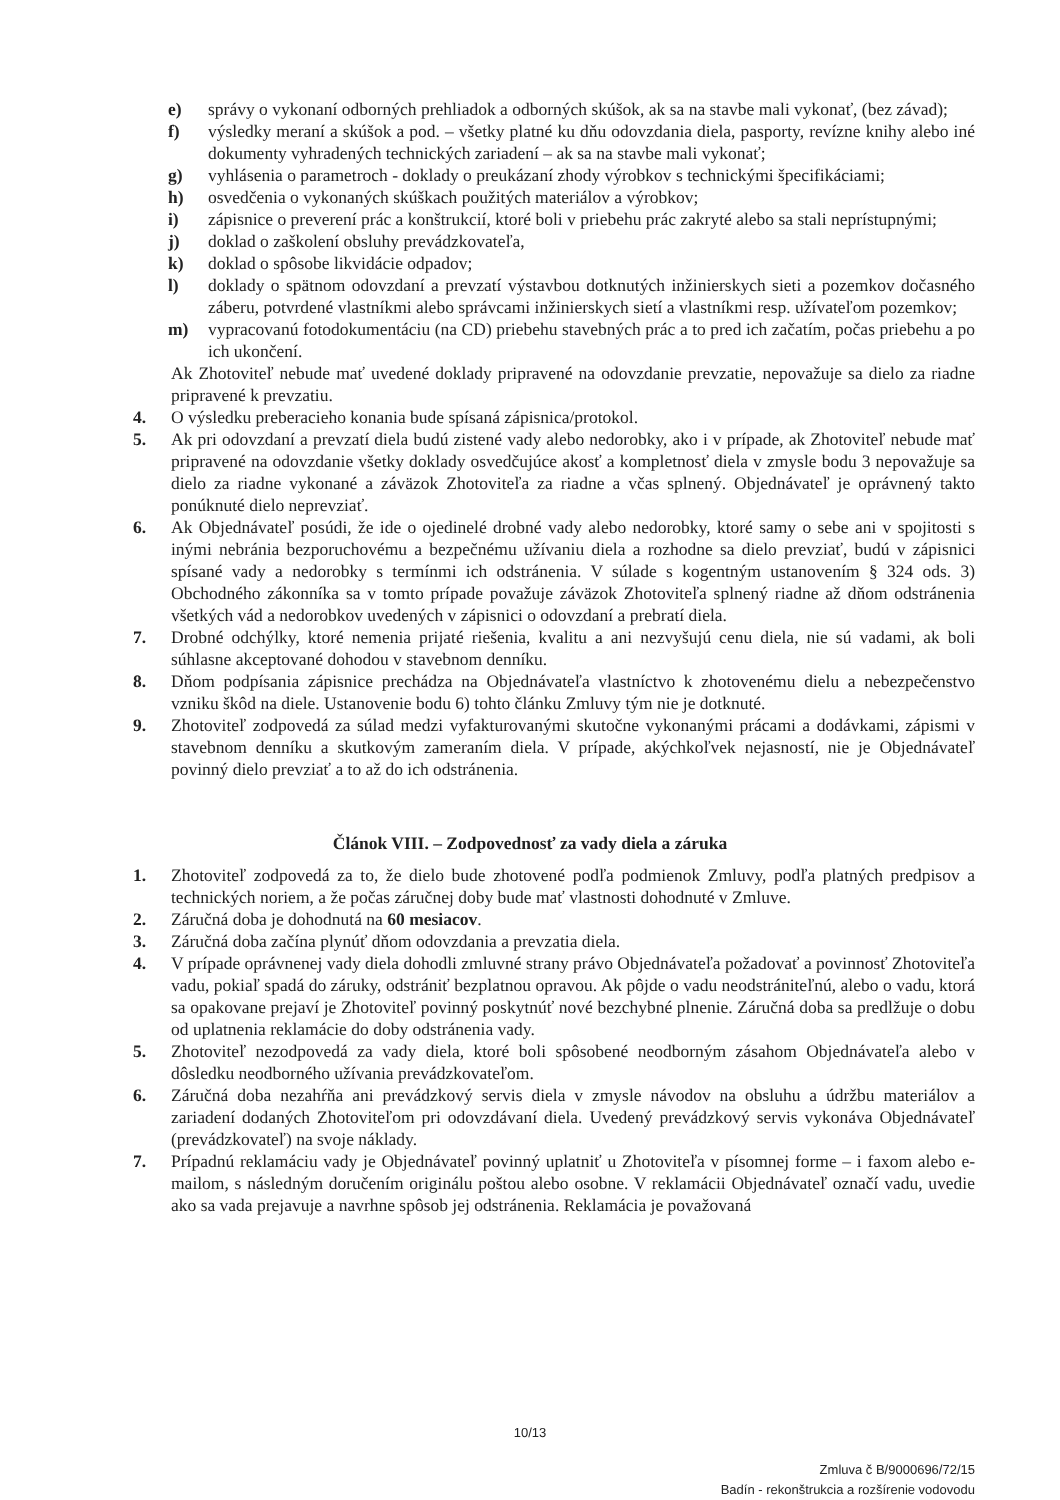e) správy o vykonaní odborných prehliadok a odborných skúšok, ak sa na stavbe mali vykonať, (bez závad);
f) výsledky meraní a skúšok a pod. – všetky platné ku dňu odovzdania diela, pasporty, revízne knihy alebo iné dokumenty vyhradených technických zariadení – ak sa na stavbe mali vykonať;
g) vyhlásenia o parametroch - doklady o preukázaní zhody výrobkov s technickými špecifikáciami;
h) osvedčenia o vykonaných skúškach použitých materiálov a výrobkov;
i) zápisnice o preverení prác a konštrukcií, ktoré boli v priebehu prác zakryté alebo sa stali neprístupnými;
j) doklad o zaškolení obsluhy prevádzkovateľa,
k) doklad o spôsobe likvidácie odpadov;
l) doklady o spätnom odovzdaní a prevzatí výstavbou dotknutých inžinierskych sieti a pozemkov dočasného záberu, potvrdené vlastníkmi alebo správcami inžinierskych sietí a vlastníkmi resp. užívateľom pozemkov;
m) vypracovanú fotodokumentáciu (na CD) priebehu stavebných prác a to pred ich začatím, počas priebehu a po ich ukončení.
Ak Zhotoviteľ nebude mať uvedené doklady pripravené na odovzdanie prevzatie, nepovažuje sa dielo za riadne pripravené k prevzatiu.
4. O výsledku preberacieho konania bude spísaná zápisnica/protokol.
5. Ak pri odovzdaní a prevzatí diela budú zistené vady alebo nedorobky, ako i v prípade, ak Zhotoviteľ nebude mať pripravené na odovzdanie všetky doklady osvedčujúce akosť a kompletnosť diela v zmysle bodu 3 nepovažuje sa dielo za riadne vykonané a záväzok Zhotoviteľa za riadne a včas splnený. Objednávateľ je oprávnený takto ponúknuté dielo neprevziať.
6. Ak Objednávateľ posúdi, že ide o ojedinelé drobné vady alebo nedorobky, ktoré samy o sebe ani v spojitosti s inými nebránia bezporuchovému a bezpečnému užívaniu diela a rozhodne sa dielo prevziať, budú v zápisnici spísané vady a nedorobky s termínmi ich odstránenia. V súlade s kogentným ustanovením § 324 ods. 3) Obchodného zákonníka sa v tomto prípade považuje záväzok Zhotoviteľa splnený riadne až dňom odstránenia všetkých vád a nedorobkov uvedených v zápisnici o odovzdaní a prebratí diela.
7. Drobné odchýlky, ktoré nemenia prijaté riešenia, kvalitu a ani nezvyšujú cenu diela, nie sú vadami, ak boli súhlasne akceptované dohodou v stavebnom denníku.
8. Dňom podpísania zápisnice prechádza na Objednávateľa vlastníctvo k zhotovenému dielu a nebezpečenstvo vzniku škôd na diele. Ustanovenie bodu 6) tohto článku Zmluvy tým nie je dotknuté.
9. Zhotoviteľ zodpovedá za súlad medzi vyfakturovanými skutočne vykonanými prácami a dodávkami, zápismi v stavebnom denníku a skutkovým zameraním diela. V prípade, akýchkoľvek nejasností, nie je Objednávateľ povinný dielo prevziať a to až do ich odstránenia.
Článok VIII. – Zodpovednosť za vady diela a záruka
1. Zhotoviteľ zodpovedá za to, že dielo bude zhotovené podľa podmienok Zmluvy, podľa platných predpisov a technických noriem, a že počas záručnej doby bude mať vlastnosti dohodnuté v Zmluve.
2. Záručná doba je dohodnutá na 60 mesiacov.
3. Záručná doba začína plynúť dňom odovzdania a prevzatia diela.
4. V prípade oprávnenej vady diela dohodli zmluvné strany právo Objednávateľa požadovať a povinnosť Zhotoviteľa vadu, pokiaľ spadá do záruky, odstrániť bezplatnou opravou. Ak pôjde o vadu neodstrániteľnú, alebo o vadu, ktorá sa opakovane prejaví je Zhotoviteľ povinný poskytnúť nové bezchybné plnenie. Záručná doba sa predlžuje o dobu od uplatnenia reklamácie do doby odstránenia vady.
5. Zhotoviteľ nezodpovedá za vady diela, ktoré boli spôsobené neodborným zásahom Objednávateľa alebo v dôsledku neodborného užívania prevádzkovateľom.
6. Záručná doba nezahŕňa ani prevádzkový servis diela v zmysle návodov na obsluhu a údržbu materiálov a zariadení dodaných Zhotoviteľom pri odovzdávaní diela. Uvedený prevádzkový servis vykonáva Objednávateľ (prevádzkovateľ) na svoje náklady.
7. Prípadnú reklamáciu vady je Objednávateľ povinný uplatniť u Zhotoviteľa v písomnej forme – i faxom alebo e-mailom, s následným doručením originálu poštou alebo osobne. V reklamácii Objednávateľ označí vadu, uvedie ako sa vada prejavuje a navrhne spôsob jej odstránenia. Reklamácia je považovaná
10/13
Zmluva č B/9000696/72/15
Badín - rekonštrukcia a rozšírenie vodovodu